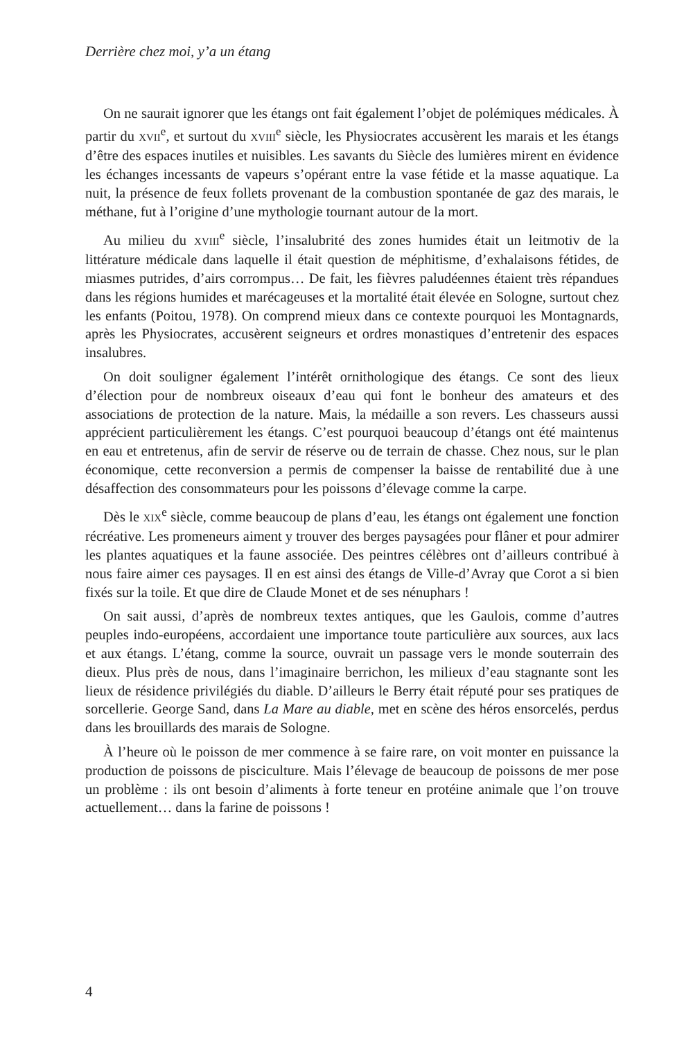Derrière chez moi, y’a un étang
On ne saurait ignorer que les étangs ont fait également l’objet de polémiques médicales. À partir du XVII<sup>e</sup>, et surtout du XVIII<sup>e</sup> siècle, les Physiocrates accusèrent les marais et les étangs d’être des espaces inutiles et nuisibles. Les savants du Siècle des lumières mirent en évidence les échanges incessants de vapeurs s’opérant entre la vase fétide et la masse aquatique. La nuit, la présence de feux follets provenant de la combustion spontanée de gaz des marais, le méthane, fut à l’origine d’une mythologie tournant autour de la mort.
Au milieu du XVIII<sup>e</sup> siècle, l’insalubrité des zones humides était un leitmotiv de la littérature médicale dans laquelle il était question de méphitisme, d’exhalaisons fétides, de miasmes putrides, d’airs corrompus… De fait, les fièvres paludéennes étaient très répandues dans les régions humides et marécageuses et la mortalité était élevée en Sologne, surtout chez les enfants (Poitou, 1978). On comprend mieux dans ce contexte pourquoi les Montagnards, après les Physiocrates, accusèrent seigneurs et ordres monastiques d’entretenir des espaces insalubres.
On doit souligner également l’intérêt ornithologique des étangs. Ce sont des lieux d’élection pour de nombreux oiseaux d’eau qui font le bonheur des amateurs et des associations de protection de la nature. Mais, la médaille a son revers. Les chasseurs aussi apprécient particulièrement les étangs. C’est pourquoi beaucoup d’étangs ont été maintenus en eau et entretenus, afin de servir de réserve ou de terrain de chasse. Chez nous, sur le plan économique, cette reconversion a permis de compenser la baisse de rentabilité due à une désaffection des consommateurs pour les poissons d’élevage comme la carpe.
Dès le XIX<sup>e</sup> siècle, comme beaucoup de plans d’eau, les étangs ont également une fonction récréative. Les promeneurs aiment y trouver des berges paysagées pour flâner et pour admirer les plantes aquatiques et la faune associée. Des peintres célèbres ont d’ailleurs contribué à nous faire aimer ces paysages. Il en est ainsi des étangs de Ville-d’Avray que Corot a si bien fixés sur la toile. Et que dire de Claude Monet et de ses nénuphars !
On sait aussi, d’après de nombreux textes antiques, que les Gaulois, comme d’autres peuples indo-européens, accordaient une importance toute particulière aux sources, aux lacs et aux étangs. L’étang, comme la source, ouvrait un passage vers le monde souterrain des dieux. Plus près de nous, dans l’imaginaire berrichon, les milieux d’eau stagnante sont les lieux de résidence privilégiés du diable. D’ailleurs le Berry était réputé pour ses pratiques de sorcellerie. George Sand, dans La Mare au diable, met en scène des héros ensorcelés, perdus dans les brouillards des marais de Sologne.
À l’heure où le poisson de mer commence à se faire rare, on voit monter en puissance la production de poissons de pisciculture. Mais l’élevage de beaucoup de poissons de mer pose un problème : ils ont besoin d’aliments à forte teneur en protéine animale que l’on trouve actuellement… dans la farine de poissons !
4